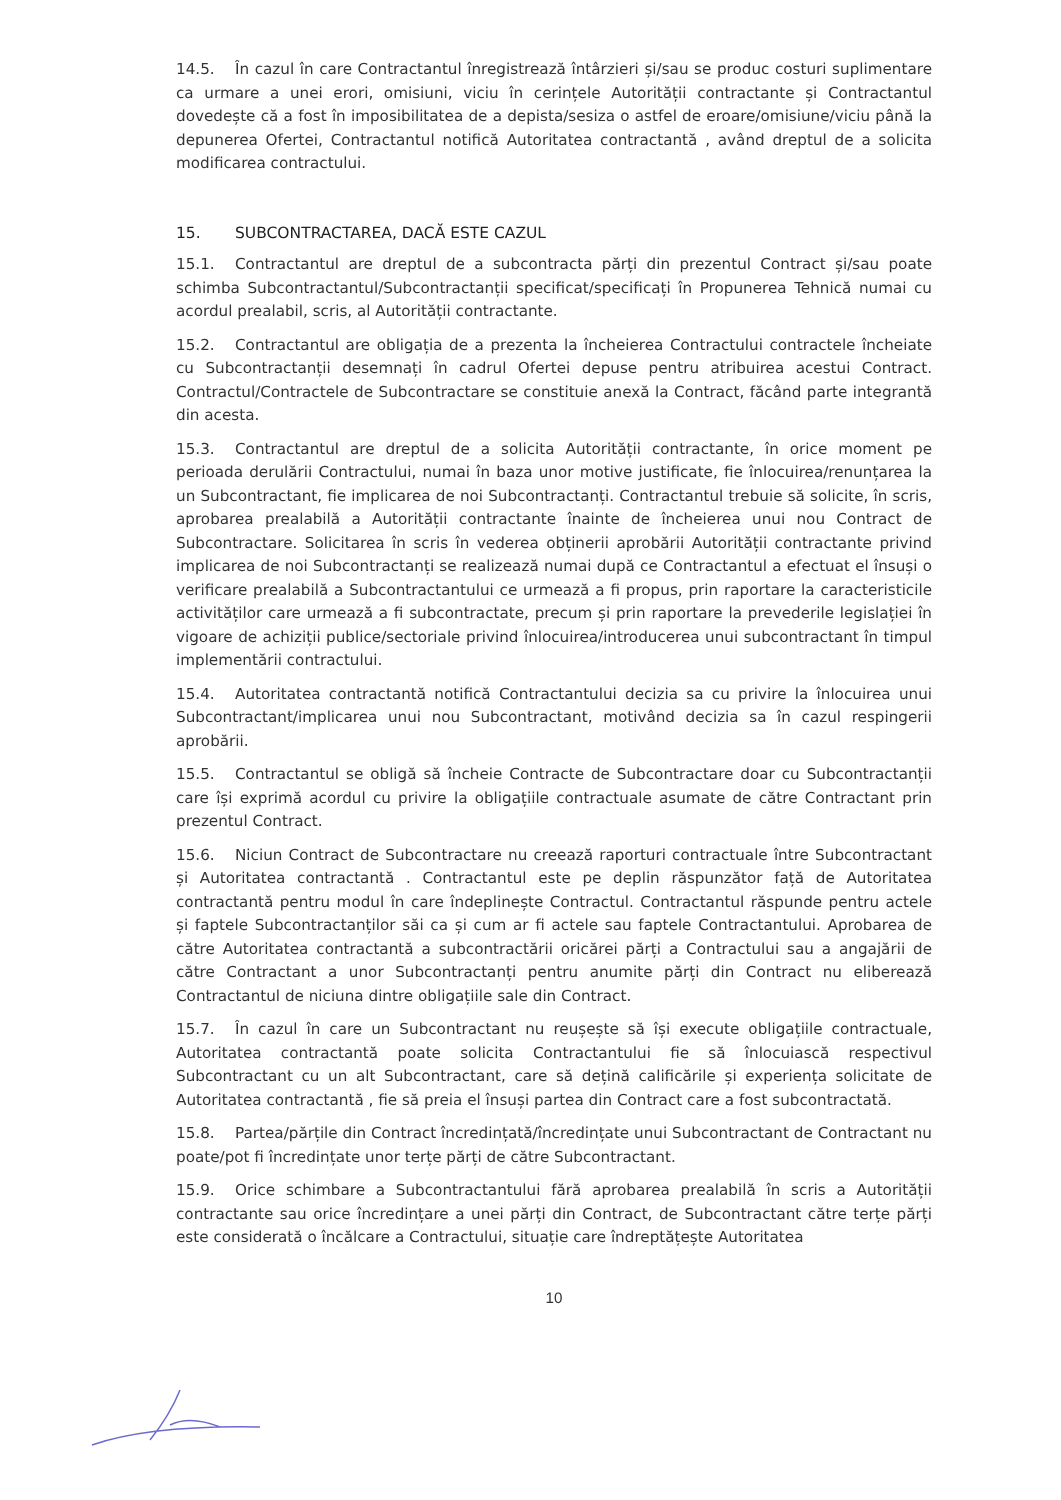14.5. În cazul în care Contractantul înregistrează întârzieri și/sau se produc costuri suplimentare ca urmare a unei erori, omisiuni, viciu în cerințele Autorității contractante și Contractantul dovedește că a fost în imposibilitatea de a depista/sesiza o astfel de eroare/omisiune/viciu până la depunerea Ofertei, Contractantul notifică Autoritatea contractantă , având dreptul de a solicita modificarea contractului.
15. SUBCONTRACTAREA, DACĂ ESTE CAZUL
15.1. Contractantul are dreptul de a subcontracta părți din prezentul Contract și/sau poate schimba Subcontractantul/Subcontractanții specificat/specificați în Propunerea Tehnică numai cu acordul prealabil, scris, al Autorității contractante.
15.2. Contractantul are obligația de a prezenta la încheierea Contractului contractele încheiate cu Subcontractanții desemnați în cadrul Ofertei depuse pentru atribuirea acestui Contract. Contractul/Contractele de Subcontractare se constituie anexă la Contract, făcând parte integrantă din acesta.
15.3. Contractantul are dreptul de a solicita Autorității contractante, în orice moment pe perioada derulării Contractului, numai în baza unor motive justificate, fie înlocuirea/renunțarea la un Subcontractant, fie implicarea de noi Subcontractanți. Contractantul trebuie să solicite, în scris, aprobarea prealabilă a Autorității contractante înainte de încheierea unui nou Contract de Subcontractare. Solicitarea în scris în vederea obținerii aprobării Autorității contractante privind implicarea de noi Subcontractanți se realizează numai după ce Contractantul a efectuat el însuși o verificare prealabilă a Subcontractantului ce urmează a fi propus, prin raportare la caracteristicile activităților care urmează a fi subcontractate, precum și prin raportare la prevederile legislației în vigoare de achiziții publice/sectoriale privind înlocuirea/introducerea unui subcontractant în timpul implementării contractului.
15.4. Autoritatea contractantă notifică Contractantului decizia sa cu privire la înlocuirea unui Subcontractant/implicarea unui nou Subcontractant, motivând decizia sa în cazul respingerii aprobării.
15.5. Contractantul se obligă să încheie Contracte de Subcontractare doar cu Subcontractanții care își exprimă acordul cu privire la obligațiile contractuale asumate de către Contractant prin prezentul Contract.
15.6. Niciun Contract de Subcontractare nu creează raporturi contractuale între Subcontractant și Autoritatea contractantă . Contractantul este pe deplin răspunzător față de Autoritatea contractantă pentru modul în care îndeplinește Contractul. Contractantul răspunde pentru actele și faptele Subcontractanților săi ca și cum ar fi actele sau faptele Contractantului. Aprobarea de către Autoritatea contractantă a subcontractării oricărei părți a Contractului sau a angajării de către Contractant a unor Subcontractanți pentru anumite părți din Contract nu eliberează Contractantul de niciuna dintre obligațiile sale din Contract.
15.7. În cazul în care un Subcontractant nu reușește să își execute obligațiile contractuale, Autoritatea contractantă poate solicita Contractantului fie să înlocuiască respectivul Subcontractant cu un alt Subcontractant, care să dețină calificările și experiența solicitate de Autoritatea contractantă , fie să preia el însuși partea din Contract care a fost subcontractată.
15.8. Partea/părțile din Contract încredințată/încredințate unui Subcontractant de Contractant nu poate/pot fi încredințate unor terțe părți de către Subcontractant.
15.9. Orice schimbare a Subcontractantului fără aprobarea prealabilă în scris a Autorității contractante sau orice încredințare a unei părți din Contract, de Subcontractant către terțe părți este considerată o încălcare a Contractului, situație care îndreptățește Autoritatea
10